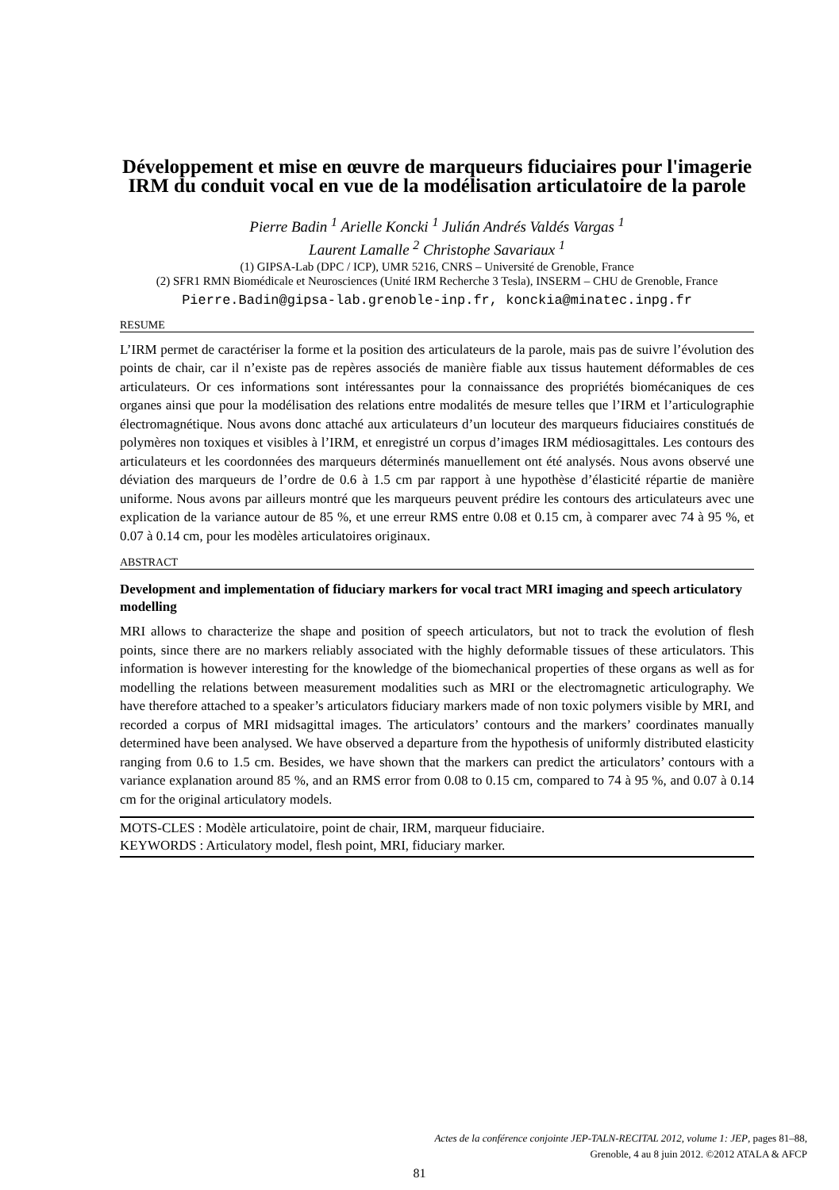Développement et mise en œuvre de marqueurs fiduciaires pour l'imagerie IRM du conduit vocal en vue de la modélisation articulatoire de la parole
Pierre Badin <sup>1</sup> Arielle Koncki <sup>1</sup> Julián Andrés Valdés Vargas <sup>1</sup>
Laurent Lamalle <sup>2</sup> Christophe Savariaux <sup>1</sup>
(1) GIPSA-Lab (DPC / ICP), UMR 5216, CNRS – Université de Grenoble, France
(2) SFR1 RMN Biomédicale et Neurosciences (Unité IRM Recherche 3 Tesla), INSERM – CHU de Grenoble, France
Pierre.Badin@gipsa-lab.grenoble-inp.fr, konckia@minatec.inpg.fr
RESUME
L’IRM permet de caractériser la forme et la position des articulateurs de la parole, mais pas de suivre l’évolution des points de chair, car il n’existe pas de repères associés de manière fiable aux tissus hautement déformables de ces articulateurs. Or ces informations sont intéressantes pour la connaissance des propriétés biomécaniques de ces organes ainsi que pour la modélisation des relations entre modalités de mesure telles que l’IRM et l’articulographie électromagnétique. Nous avons donc attaché aux articulateurs d’un locuteur des marqueurs fiduciaires constitués de polymères non toxiques et visibles à l’IRM, et enregistré un corpus d’images IRM médiosagittales. Les contours des articulateurs et les coordonnées des marqueurs déterminés manuellement ont été analysés. Nous avons observé une déviation des marqueurs de l’ordre de 0.6 à 1.5 cm par rapport à une hypothèse d’élasticité répartie de manière uniforme. Nous avons par ailleurs montré que les marqueurs peuvent prédire les contours des articulateurs avec une explication de la variance autour de 85 %, et une erreur RMS entre 0.08 et 0.15 cm, à comparer avec 74 à 95 %, et 0.07 à 0.14 cm, pour les modèles articulatoires originaux.
ABSTRACT
Development and implementation of fiduciary markers for vocal tract MRI imaging and speech articulatory modelling
MRI allows to characterize the shape and position of speech articulators, but not to track the evolution of flesh points, since there are no markers reliably associated with the highly deformable tissues of these articulators. This information is however interesting for the knowledge of the biomechanical properties of these organs as well as for modelling the relations between measurement modalities such as MRI or the electromagnetic articulography. We have therefore attached to a speaker’s articulators fiduciary markers made of non toxic polymers visible by MRI, and recorded a corpus of MRI midsagittal images. The articulators’ contours and the markers’ coordinates manually determined have been analysed. We have observed a departure from the hypothesis of uniformly distributed elasticity ranging from 0.6 to 1.5 cm. Besides, we have shown that the markers can predict the articulators’ contours with a variance explanation around 85 %, and an RMS error from 0.08 to 0.15 cm, compared to 74 à 95 %, and 0.07 à 0.14 cm for the original articulatory models.
MOTS-CLES : Modèle articulatoire, point de chair, IRM, marqueur fiduciaire.
KEYWORDS : Articulatory model, flesh point, MRI, fiduciary marker.
Actes de la conférence conjointe JEP-TALN-RECITAL 2012, volume 1: JEP, pages 81–88,
Grenoble, 4 au 8 juin 2012. ©2012 ATALA & AFCP
81